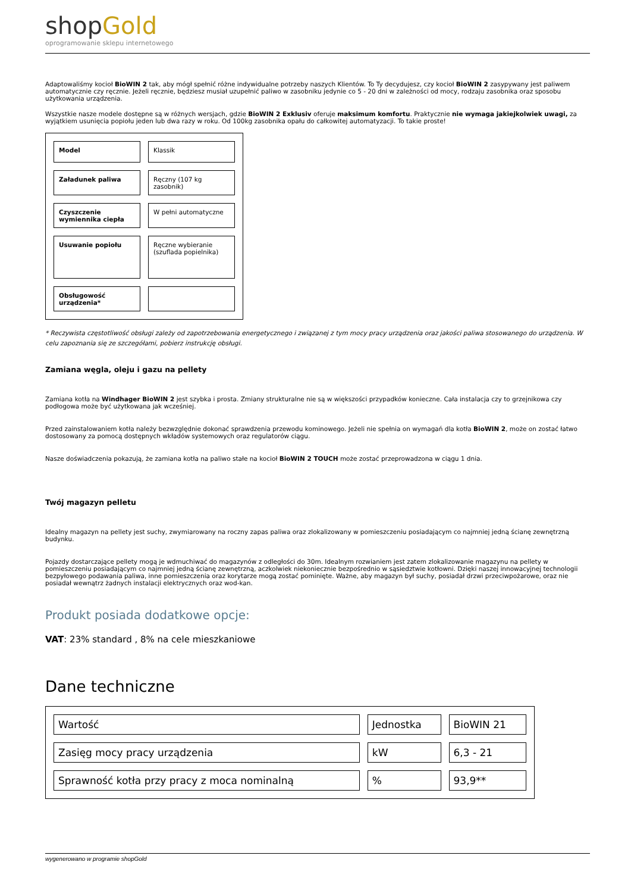shopGold
oprogramowanie sklepu internetowego
Adaptowaliśmy kocioł BioWIN 2 tak, aby mógł spełnić różne indywidualne potrzeby naszych Klientów. To Ty decydujesz, czy kocioł BioWIN 2 zasypywany jest paliwem automatycznie czy ręcznie. Jeżeli ręcznie, będziesz musiał uzupełnić paliwo w zasobniku jedynie co 5 - 20 dni w zależności od mocy, rodzaju zasobnika oraz sposobu użytkowania urządzenia.
Wszystkie nasze modele dostępne są w różnych wersjach, gdzie BioWIN 2 Exklusiv oferuje maksimum komfortu. Praktycznie nie wymaga jakiejkolwiek uwagi, za wyjątkiem usunięcia popiołu jeden lub dwa razy w roku. Od 100kg zasobnika opału do całkowitej automatyzacji. To takie proste!
| Model | Klassik |
| Załadunek paliwa | Ręczny (107 kg zasobnik) |
| Czyszczenie wymiennika ciepła | W pełni automatyczne |
| Usuwanie popiołu | Ręczne wybieranie (szuflada popielnika) |
| Obsługowość urządzenia* | |
* Reczywista częstotliwość obsługi zależy od zapotrzebowania energetycznego i związanej z tym mocy pracy urządzenia oraz jakości paliwa stosowanego do urządzenia. W celu zapoznania się ze szczegółami, pobierz instrukcję obsługi.
Zamiana węgla, oleju i gazu na pellety
Zamiana kotła na Windhager BioWIN 2 jest szybka i prosta. Zmiany strukturalne nie są w większości przypadków konieczne. Cała instalacja czy to grzejnikowa czy podłogowa może być użytkowana jak wcześniej.
Przed zainstalowaniem kotła należy bezwzględnie dokonać sprawdzenia przewodu kominowego. Jeżeli nie spełnia on wymagań dla kotła BioWIN 2, może on zostać łatwo dostosowany za pomocą dostępnych wkładów systemowych oraz regulatorów ciągu.
Nasze doświadczenia pokazują, że zamiana kotła na paliwo stałe na kocioł BioWIN 2 TOUCH może zostać przeprowadzona w ciągu 1 dnia.
Twój magazyn pelletu
Idealny magazyn na pellety jest suchy, zwymiarowany na roczny zapas paliwa oraz zlokalizowany w pomieszczeniu posiadającym co najmniej jedną ścianę zewnętrzną budynku.
Pojazdy dostarczające pellety mogą je wdmuchiwać do magazynów z odległości do 30m. Idealnym rozwianiem jest zatem zlokalizowanie magazynu na pellety w pomieszczeniu posiadającym co najmniej jedną ścianę zewnętrzną, aczkolwiek niekoniecznie bezpośrednio w sąsiedztwie kotłowni. Dzięki naszej innowacyjnej technologii bezpyłowego podawania paliwa, inne pomieszczenia oraz korytarze mogą zostać pominięte. Ważne, aby magazyn był suchy, posiadał drzwi przeciwpożarowe, oraz nie posiadał wewnątrz żadnych instalacji elektrycznych oraz wod-kan.
Produkt posiada dodatkowe opcje:
VAT: 23% standard , 8% na cele mieszkaniowe
Dane techniczne
| Wartość | Jednostka | BioWIN 21 |
| Zasięg mocy pracy urządzenia | kW | 6,3 - 21 |
| Sprawność kotła przy pracy z moca nominalną | % | 93,9** |
wygenerowano w programie shopGold